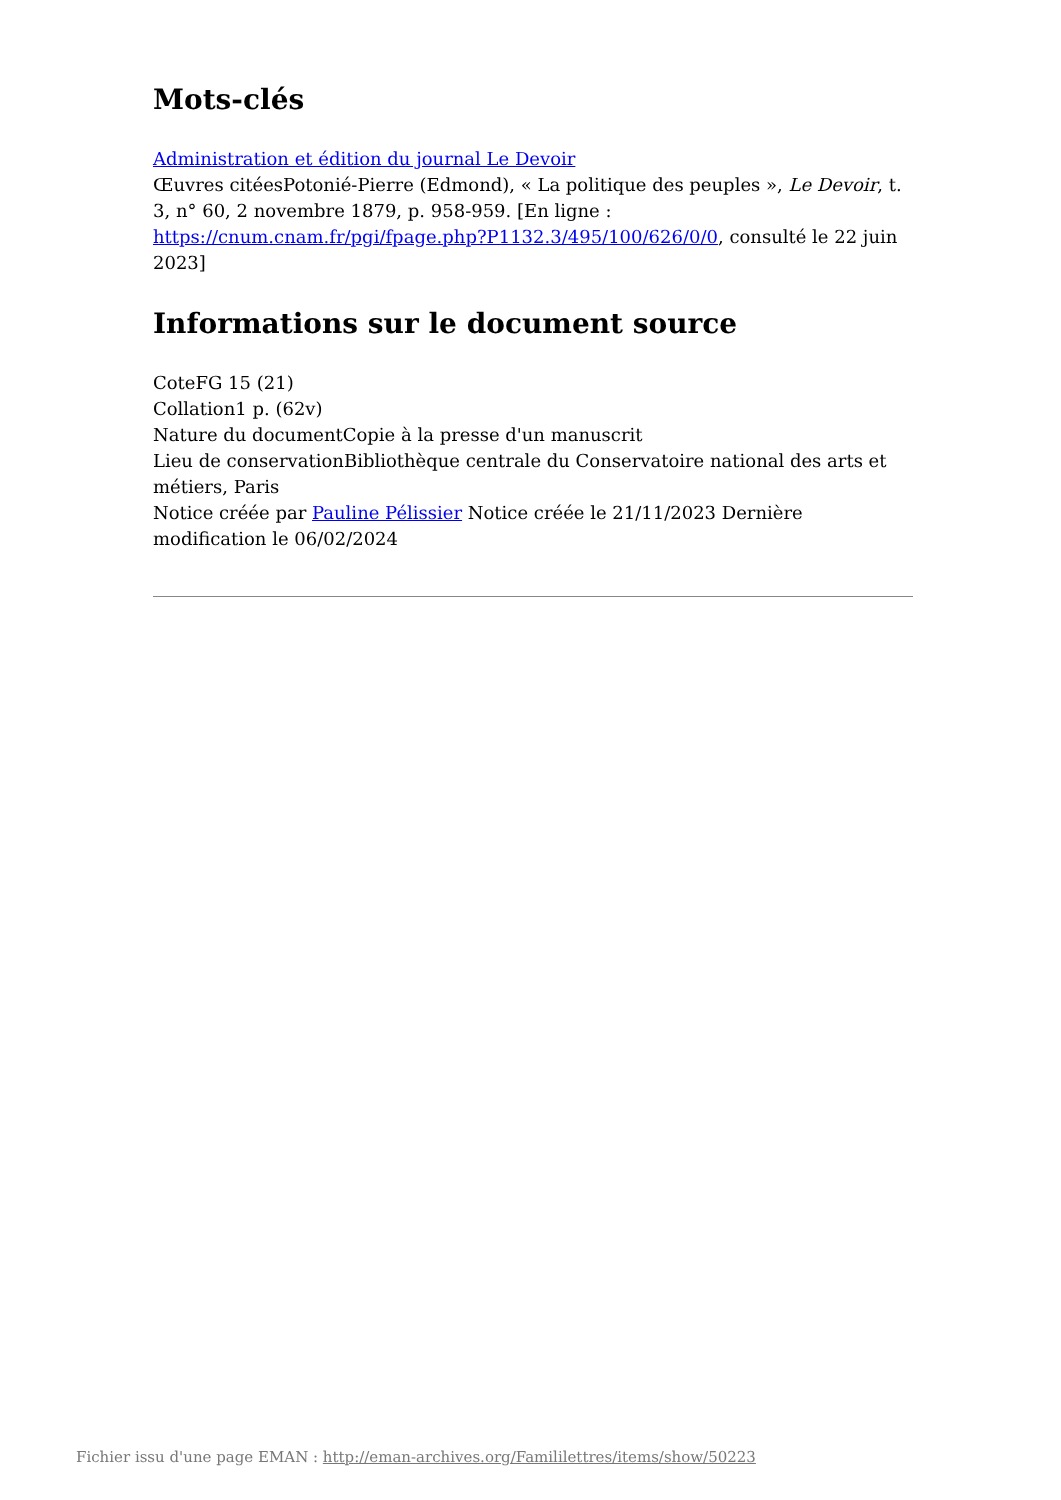Mots-clés
Administration et édition du journal Le Devoir
Œuvres citéesPotonié-Pierre (Edmond), « La politique des peuples », Le Devoir, t. 3, n° 60, 2 novembre 1879, p. 958-959. [En ligne : https://cnum.cnam.fr/pgi/fpage.php?P1132.3/495/100/626/0/0, consulté le 22 juin 2023]
Informations sur le document source
CoteFG 15 (21)
Collation1 p. (62v)
Nature du documentCopie à la presse d'un manuscrit
Lieu de conservationBibliothèque centrale du Conservatoire national des arts et métiers, Paris
Notice créée par Pauline Pélissier Notice créée le 21/11/2023 Dernière modification le 06/02/2024
Fichier issu d'une page EMAN : http://eman-archives.org/Famililettres/items/show/50223